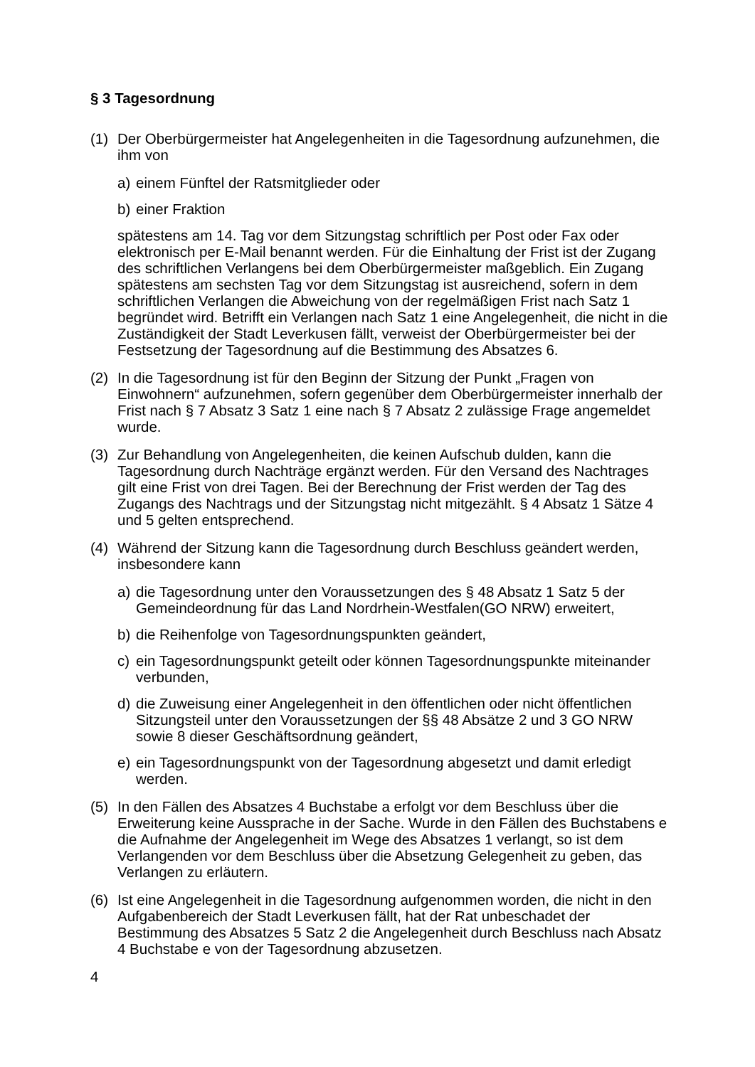§ 3 Tagesordnung
(1) Der Oberbürgermeister hat Angelegenheiten in die Tagesordnung aufzunehmen, die ihm von
a) einem Fünftel der Ratsmitglieder oder
b) einer Fraktion
spätestens am 14. Tag vor dem Sitzungstag schriftlich per Post oder Fax oder elektronisch per E-Mail benannt werden. Für die Einhaltung der Frist ist der Zugang des schriftlichen Verlangens bei dem Oberbürgermeister maßgeblich. Ein Zugang spätestens am sechsten Tag vor dem Sitzungstag ist ausreichend, sofern in dem schriftlichen Verlangen die Abweichung von der regelmäßigen Frist nach Satz 1 begründet wird. Betrifft ein Verlangen nach Satz 1 eine Angelegenheit, die nicht in die Zuständigkeit der Stadt Leverkusen fällt, verweist der Oberbürgermeister bei der Festsetzung der Tagesordnung auf die Bestimmung des Absatzes 6.
(2) In die Tagesordnung ist für den Beginn der Sitzung der Punkt „Fragen von Einwohnern“ aufzunehmen, sofern gegenüber dem Oberbürgermeister innerhalb der Frist nach § 7 Absatz 3 Satz 1 eine nach § 7 Absatz 2 zulässige Frage angemeldet wurde.
(3) Zur Behandlung von Angelegenheiten, die keinen Aufschub dulden, kann die Tagesordnung durch Nachträge ergänzt werden. Für den Versand des Nachtrages gilt eine Frist von drei Tagen. Bei der Berechnung der Frist werden der Tag des Zugangs des Nachtrags und der Sitzungstag nicht mitgezählt. § 4 Absatz 1 Sätze 4 und 5 gelten entsprechend.
(4) Während der Sitzung kann die Tagesordnung durch Beschluss geändert werden, insbesondere kann
a) die Tagesordnung unter den Voraussetzungen des § 48 Absatz 1 Satz 5 der Gemeindeordnung für das Land Nordrhein-Westfalen(GO NRW) erweitert,
b) die Reihenfolge von Tagesordnungspunkten geändert,
c) ein Tagesordnungspunkt geteilt oder können Tagesordnungspunkte miteinander verbunden,
d) die Zuweisung einer Angelegenheit in den öffentlichen oder nicht öffentlichen Sitzungsteil unter den Voraussetzungen der §§ 48 Absätze 2 und 3 GO NRW sowie 8 dieser Geschäftsordnung geändert,
e) ein Tagesordnungspunkt von der Tagesordnung abgesetzt und damit erledigt werden.
(5) In den Fällen des Absatzes 4 Buchstabe a erfolgt vor dem Beschluss über die Erweiterung keine Aussprache in der Sache. Wurde in den Fällen des Buchstabens e die Aufnahme der Angelegenheit im Wege des Absatzes 1 verlangt, so ist dem Verlangenden vor dem Beschluss über die Absetzung Gelegenheit zu geben, das Verlangen zu erläutern.
(6) Ist eine Angelegenheit in die Tagesordnung aufgenommen worden, die nicht in den Aufgabenbereich der Stadt Leverkusen fällt, hat der Rat unbeschadet der Bestimmung des Absatzes 5 Satz 2 die Angelegenheit durch Beschluss nach Absatz 4 Buchstabe e von der Tagesordnung abzusetzen.
4